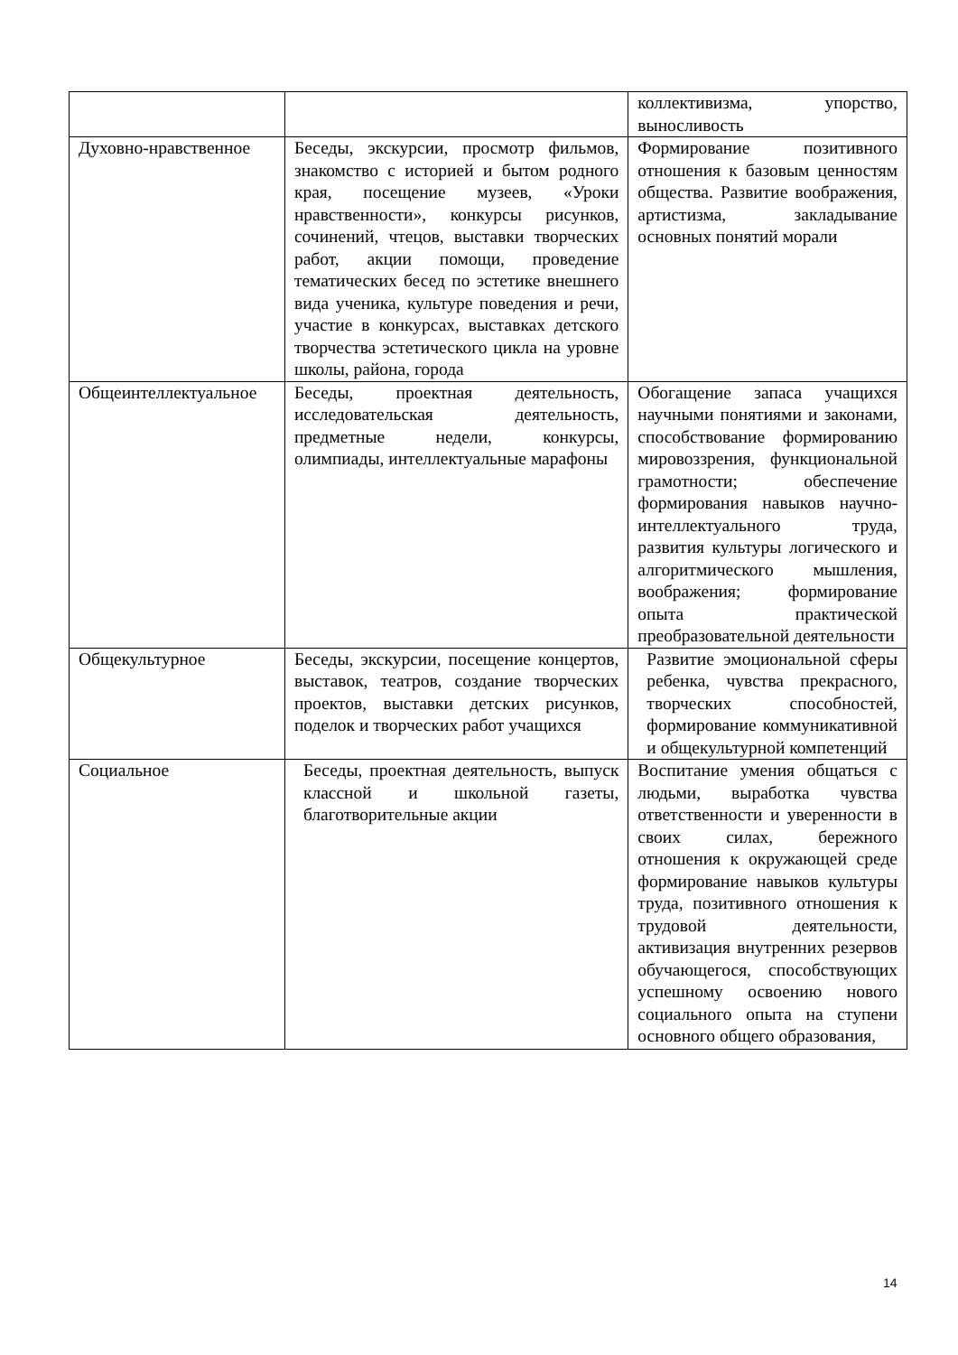| | | коллективизма, упорство, выносливость |
| Духовно-нравственное | Беседы, экскурсии, просмотр фильмов, знакомство с историей и бытом родного края, посещение музеев, «Уроки нравственности», конкурсы рисунков, сочинений, чтецов, выставки творческих работ, акции помощи, проведение тематических бесед по эстетике внешнего вида ученика, культуре поведения и речи, участие в конкурсах, выставках детского творчества эстетического цикла на уровне школы, района, города | Формирование позитивного отношения к базовым ценностям общества. Развитие воображения, артистизма, закладывание основных понятий морали |
| Общеинтеллектуальное | Беседы, проектная деятельность, исследовательская деятельность, предметные недели, конкурсы, олимпиады, интеллектуальные марафоны | Обогащение запаса учащихся научными понятиями и законами, способствование формированию мировоззрения, функциональной грамотности; обеспечение формирования навыков научно-интеллектуального труда, развития культуры логического и алгоритмического мышления, воображения; формирование опыта практической преобразовательной деятельности |
| Общекультурное | Беседы, экскурсии, посещение концертов, выставок, театров, создание творческих проектов, выставки детских рисунков, поделок и творческих работ учащихся | Развитие эмоциональной сферы ребенка, чувства прекрасного, творческих способностей, формирование коммуникативной и общекультурной компетенций |
| Социальное | Беседы, проектная деятельность, выпуск классной и школьной газеты, благотворительные акции | Воспитание умения общаться с людьми, выработка чувства ответственности и уверенности в своих силах, бережного отношения к окружающей среде формирование навыков культуры труда, позитивного отношения к трудовой деятельности, активизация внутренних резервов обучающегося, способствующих успешному освоению нового социального опыта на ступени основного общего образования, |
14